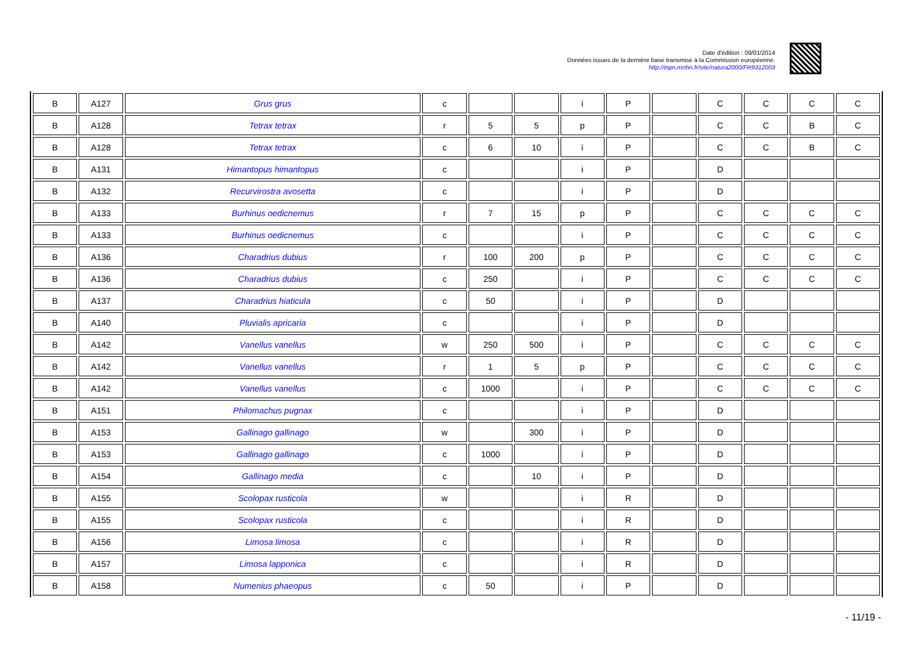Date d'édition : 09/01/2014
Données issues de la dernière base transmise à la Commission européenne.
http://inpn.mnhn.fr/site/natura2000/FR9312003
| B | A127 | Grus grus | c | | | i | P | | C | C | C | C |
| B | A128 | Tetrax tetrax | r | 5 | 5 | p | P | | C | C | B | C |
| B | A128 | Tetrax tetrax | c | 6 | 10 | i | P | | C | C | B | C |
| B | A131 | Himantopus himantopus | c | | | i | P | | D | | | |
| B | A132 | Recurvirostra avosetta | c | | | i | P | | D | | | |
| B | A133 | Burhinus oedicnemus | r | 7 | 15 | p | P | | C | C | C | C |
| B | A133 | Burhinus oedicnemus | c | | | i | P | | C | C | C | C |
| B | A136 | Charadrius dubius | r | 100 | 200 | p | P | | C | C | C | C |
| B | A136 | Charadrius dubius | c | 250 | | i | P | | C | C | C | C |
| B | A137 | Charadrius hiaticula | c | 50 | | i | P | | D | | | |
| B | A140 | Pluvialis apricaria | c | | | i | P | | D | | | |
| B | A142 | Vanellus vanellus | w | 250 | 500 | i | P | | C | C | C | C |
| B | A142 | Vanellus vanellus | r | 1 | 5 | p | P | | C | C | C | C |
| B | A142 | Vanellus vanellus | c | 1000 | | i | P | | C | C | C | C |
| B | A151 | Philomachus pugnax | c | | | i | P | | D | | | |
| B | A153 | Gallinago gallinago | w | | 300 | i | P | | D | | | |
| B | A153 | Gallinago gallinago | c | 1000 | | i | P | | D | | | |
| B | A154 | Gallinago media | c | | 10 | i | P | | D | | | |
| B | A155 | Scolopax rusticola | w | | | i | R | | D | | | |
| B | A155 | Scolopax rusticola | c | | | i | R | | D | | | |
| B | A156 | Limosa limosa | c | | | i | R | | D | | | |
| B | A157 | Limosa lapponica | c | | | i | R | | D | | | |
| B | A158 | Numenius phaeopus | c | 50 | | i | P | | D | | | |
- 11/19 -